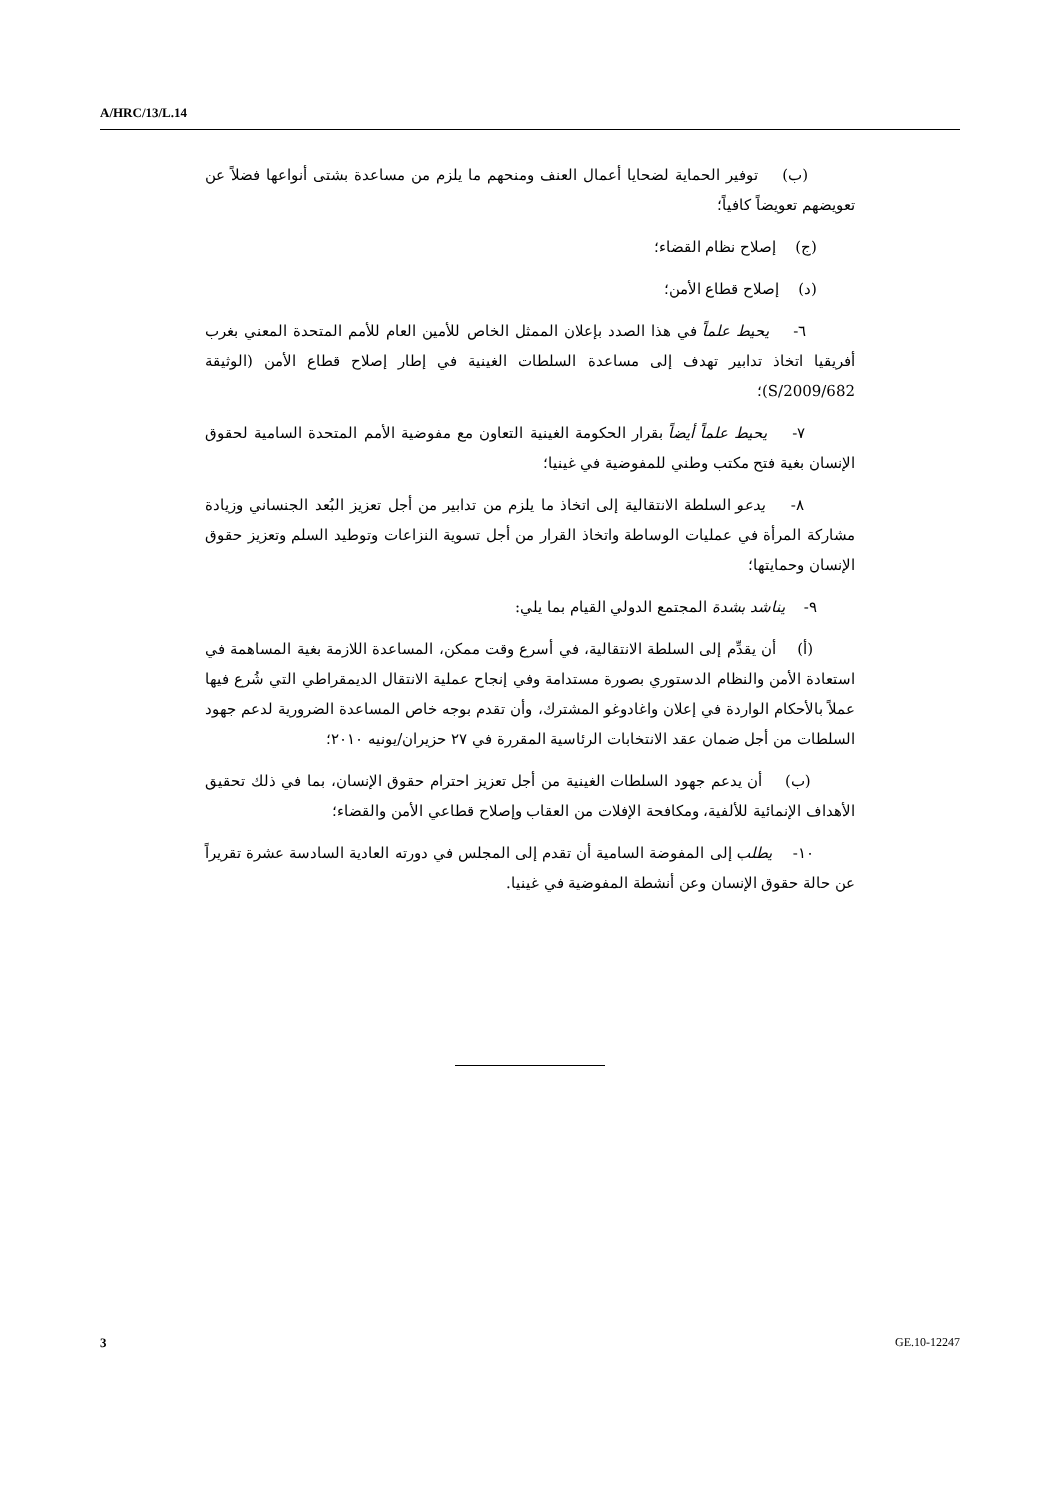A/HRC/13/L.14
(ب) توفير الحماية لضحايا أعمال العنف ومنحهم ما يلزم من مساعدة بشتى أنواعها فضلاً عن تعويضهم تعويضاً كافياً؛
(ج) إصلاح نظام القضاء؛
(د) إصلاح قطاع الأمن؛
٦- يحيط علماً في هذا الصدد بإعلان الممثل الخاص للأمين العام للأمم المتحدة المعني بغرب أفريقيا اتخاذ تدابير تهدف إلى مساعدة السلطات الغينية في إطار إصلاح قطاع الأمن (الوثيقة S/2009/682)؛
٧- يحيط علماً أيضاً بقرار الحكومة الغينية التعاون مع مفوضية الأمم المتحدة السامية لحقوق الإنسان بغية فتح مكتب وطني للمفوضية في غينيا؛
٨- يدعو السلطة الانتقالية إلى اتخاذ ما يلزم من تدابير من أجل تعزيز البُعد الجنساني وزيادة مشاركة المرأة في عمليات الوساطة واتخاذ القرار من أجل تسوية النزاعات وتوطيد السلم وتعزيز حقوق الإنسان وحمايتها؛
٩- يناشد بشدة المجتمع الدولي القيام بما يلي:
(أ) أن يقدِّم إلى السلطة الانتقالية، في أسرع وقت ممكن، المساعدة اللازمة بغية المساهمة في استعادة الأمن والنظام الدستوري بصورة مستدامة وفي إنجاح عملية الانتقال الديمقراطي التي شُرع فيها عملاً بالأحكام الواردة في إعلان واغادوغو المشترك، وأن تقدم بوجه خاص المساعدة الضرورية لدعم جهود السلطات من أجل ضمان عقد الانتخابات الرئاسية المقررة في ٢٧ حزيران/يونيه ٢٠١٠؛
(ب) أن يدعم جهود السلطات الغينية من أجل تعزيز احترام حقوق الإنسان، بما في ذلك تحقيق الأهداف الإنمائية للألفية، ومكافحة الإفلات من العقاب وإصلاح قطاعي الأمن والقضاء؛
١٠- يطلب إلى المفوضة السامية أن تقدم إلى المجلس في دورته العادية السادسة عشرة تقريراً عن حالة حقوق الإنسان وعن أنشطة المفوضية في غينيا.
3 GE.10-12247